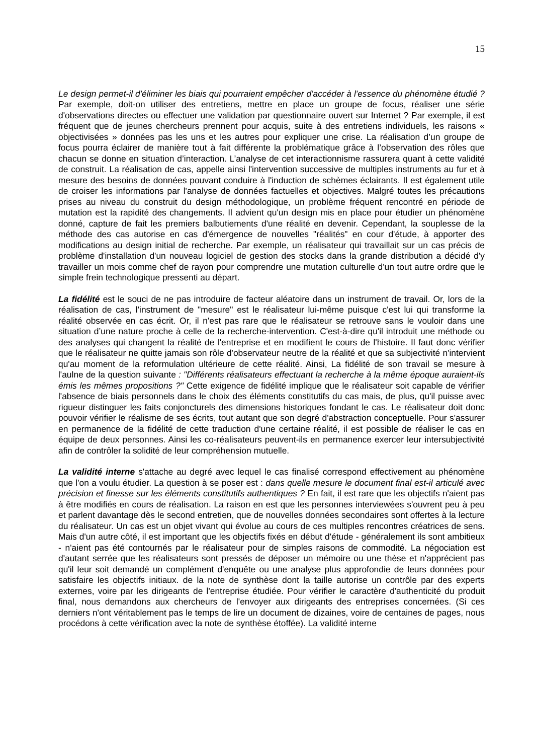15
Le design permet-il d'éliminer les biais qui pourraient empêcher d'accéder à l'essence du phénomène étudié ? Par exemple, doit-on utiliser des entretiens, mettre en place un groupe de focus, réaliser une série d'observations directes ou effectuer une validation par questionnaire ouvert sur Internet ? Par exemple, il est fréquent que de jeunes chercheurs prennent pour acquis, suite à des entretiens individuels, les raisons « objectivisées » données pas les uns et les autres pour expliquer une crise. La réalisation d’un groupe de focus pourra éclairer de manière tout à fait différente la problématique grâce à l’observation des rôles que chacun se donne en situation d’interaction. L’analyse de cet interactionnisme rassurera quant à cette validité de construit. La réalisation de cas, appelle ainsi l'intervention successive de multiples instruments au fur et à mesure des besoins de données pouvant conduire à l'induction de schèmes éclairants. Il est également utile de croiser les informations par l'analyse de données factuelles et objectives. Malgré toutes les précautions prises au niveau du construit du design méthodologique, un problème fréquent rencontré en période de mutation est la rapidité des changements. Il advient qu'un design mis en place pour étudier un phénomène donné, capture de fait les premiers balbutiements d'une réalité en devenir. Cependant, la souplesse de la méthode des cas autorise en cas d'émergence de nouvelles "réalités" en cour d'étude, à apporter des modifications au design initial de recherche. Par exemple, un réalisateur qui travaillait sur un cas précis de problème d'installation d'un nouveau logiciel de gestion des stocks dans la grande distribution a décidé d'y travailler un mois comme chef de rayon pour comprendre une mutation culturelle d'un tout autre ordre que le simple frein technologique pressenti au départ.
La fidélité est le souci de ne pas introduire de facteur aléatoire dans un instrument de travail. Or, lors de la réalisation de cas, l'instrument de "mesure" est le réalisateur lui-même puisque c'est lui qui transforme la réalité observée en cas écrit. Or, il n'est pas rare que le réalisateur se retrouve sans le vouloir dans une situation d’une nature proche à celle de la recherche-intervention. C'est-à-dire qu'il introduit une méthode ou des analyses qui changent la réalité de l'entreprise et en modifient le cours de l'histoire. Il faut donc vérifier que le réalisateur ne quitte jamais son rôle d'observateur neutre de la réalité et que sa subjectivité n'intervient qu'au moment de la reformulation ultérieure de cette réalité. Ainsi, La fidélité de son travail se mesure à l'aulne de la question suivante : "Différents réalisateurs effectuant la recherche à la même époque auraient-ils émis les mêmes propositions ?" Cette exigence de fidélité implique que le réalisateur soit capable de vérifier l'absence de biais personnels dans le choix des éléments constitutifs du cas mais, de plus, qu'il puisse avec rigueur distinguer les faits conjoncturels des dimensions historiques fondant le cas. Le réalisateur doit donc pouvoir vérifier le réalisme de ses écrits, tout autant que son degré d'abstraction conceptuelle. Pour s'assurer en permanence de la fidélité de cette traduction d'une certaine réalité, il est possible de réaliser le cas en équipe de deux personnes. Ainsi les co-réalisateurs peuvent-ils en permanence exercer leur intersubjectivité afin de contrôler la solidité de leur compréhension mutuelle.
La validité interne s'attache au degré avec lequel le cas finalisé correspond effectivement au phénomène que l'on a voulu étudier. La question à se poser est : dans quelle mesure le document final est-il articulé avec précision et finesse sur les éléments constitutifs authentiques ? En fait, il est rare que les objectifs n'aient pas à être modifiés en cours de réalisation. La raison en est que les personnes interviewées s'ouvrent peu à peu et parlent davantage dès le second entretien, que de nouvelles données secondaires sont offertes à la lecture du réalisateur. Un cas est un objet vivant qui évolue au cours de ces multiples rencontres créatrices de sens. Mais d'un autre côté, il est important que les objectifs fixés en début d'étude - généralement ils sont ambitieux - n'aient pas été contournés par le réalisateur pour de simples raisons de commodité. La négociation est d'autant serrée que les réalisateurs sont pressés de déposer un mémoire ou une thèse et n'apprécient pas qu'il leur soit demandé un complément d'enquête ou une analyse plus approfondie de leurs données pour satisfaire les objectifs initiaux. de la note de synthèse dont la taille autorise un contrôle par des experts externes, voire par les dirigeants de l'entreprise étudiée. Pour vérifier le caractère d'authenticité du produit final, nous demandons aux chercheurs de l'envoyer aux dirigeants des entreprises concernées. (Si ces derniers n'ont véritablement pas le temps de lire un document de dizaines, voire de centaines de pages, nous procédons à cette vérification avec la note de synthèse étoffée). La validité interne